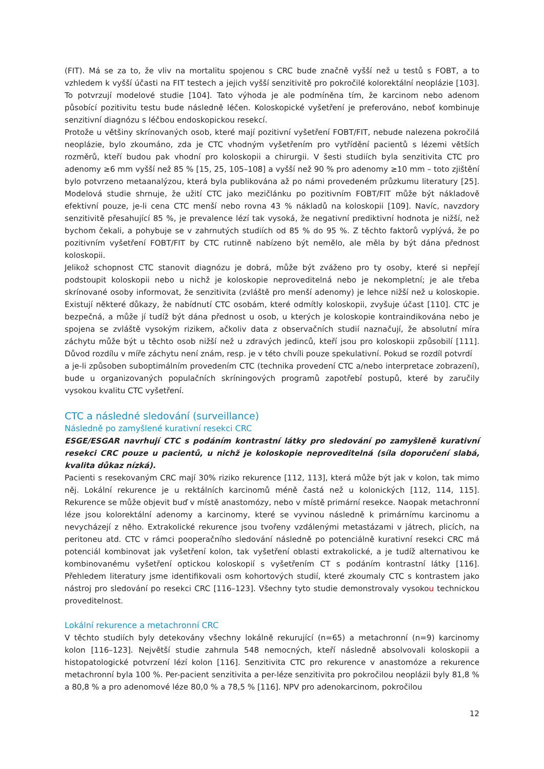(FIT). Má se za to, že vliv na mortalitu spojenou s CRC bude značně vyšší než u testů s FOBT, a to vzhledem k vyšší účasti na FIT testech a jejich vyšší senzitivitě pro pokročilé kolorektální neoplázie [103]. To potvrzují modelové studie [104]. Tato výhoda je ale podmíněna tím, že karcinom nebo adenom působící pozitivitu testu bude následně léčen. Koloskopické vyšetření je preferováno, neboť kombinuje senzitivní diagnózu s léčbou endoskopickou resekcí.
Protože u většiny skrínovaných osob, které mají pozitivní vyšetření FOBT/FIT, nebude nalezena pokročilá neoplázie, bylo zkoumáno, zda je CTC vhodným vyšetřením pro vytřídění pacientů s lézemi větších rozměrů, kteří budou pak vhodní pro koloskopii a chirurgii. V šesti studiích byla senzitivita CTC pro adenomy ≥6 mm vyšší než 85 % [15, 25, 105–108] a vyšší než 90 % pro adenomy ≥10 mm – toto zjištění bylo potvrzeno metaanalýzou, která byla publikována až po námi provedeném průzkumu literatury [25]. Modelová studie shrnuje, že užití CTC jako mezičlánku po pozitivním FOBT/FIT může být nákladově efektivní pouze, je-li cena CTC menší nebo rovna 43 % nákladů na koloskopii [109]. Navíc, navzdory senzitivitě přesahující 85 %, je prevalence lézí tak vysoká, že negativní prediktivní hodnota je nižší, než bychom čekali, a pohybuje se v zahrnutých studiích od 85 % do 95 %. Z těchto faktorů vyplývá, že po pozitivním vyšetření FOBT/FIT by CTC rutinně nabízeno být nemělo, ale měla by být dána přednost koloskopii.
Jelikož schopnost CTC stanovit diagnózu je dobrá, může být zváženo pro ty osoby, které si nepřejí podstoupit koloskopii nebo u nichž je koloskopie neproveditelná nebo je nekompletní; je ale třeba skrínované osoby informovat, že senzitivita (zvláště pro menší adenomy) je lehce nižší než u koloskopie. Existují některé důkazy, že nabídnutí CTC osobám, které odmítly koloskopii, zvyšuje účast [110]. CTC je bezpečná, a může jí tudíž být dána přednost u osob, u kterých je koloskopie kontraindikována nebo je spojena se zvláště vysokým rizikem, ačkoliv data z observačních studií naznačují, že absolutní míra záchytu může být u těchto osob nižší než u zdravých jedinců, kteří jsou pro koloskopii způsobilí [111]. Důvod rozdílu v míře záchytu není znám, resp. je v této chvíli pouze spekulativní. Pokud se rozdíl potvrdí
a je-li způsoben suboptimálním provedením CTC (technika provedení CTC a/nebo interpretace zobrazení), bude u organizovaných populačních skríningových programů zapotřebí postupů, které by zaručily vysokou kvalitu CTC vyšetření.
CTC a následné sledování (surveillance)
Následně po zamyšlené kurativní resekci CRC
ESGE/ESGAR navrhují CTC s podáním kontrastní látky pro sledování po zamyšleně kurativní resekci CRC pouze u pacientů, u nichž je koloskopie neproveditelná (síla doporučení slabá, kvalita důkaz nízká).
Pacienti s resekovaným CRC mají 30% riziko rekurence [112, 113], která může být jak v kolon, tak mimo něj. Lokální rekurence je u rektálních karcinomů méně častá než u kolonických [112, 114, 115]. Rekurence se může objevit buď v místě anastomózy, nebo v místě primární resekce. Naopak metachronní léze jsou kolorektální adenomy a karcinomy, které se vyvinou následně k primárnímu karcinomu a nevycházejí z něho. Extrakolické rekurence jsou tvořeny vzdálenými metastázami v játrech, plicích, na peritoneu atd. CTC v rámci pooperačního sledování následně po potenciálně kurativní resekci CRC má potenciál kombinovat jak vyšetření kolon, tak vyšetření oblasti extrakolické, a je tudíž alternativou ke kombinovanému vyšetření optickou koloskopií s vyšetřením CT s podáním kontrastní látky [116]. Přehledem literatury jsme identifikovali osm kohortových studií, které zkoumaly CTC s kontrastem jako nástroj pro sledování po resekci CRC [116–123]. Všechny tyto studie demonstrovaly vysokou technickou proveditelnost.
Lokální rekurence a metachronní CRC
V těchto studiích byly detekovány všechny lokálně rekurující (n=65) a metachronní (n=9) karcinomy kolon [116–123]. Největší studie zahrnula 548 nemocných, kteří následně absolvovali koloskopii a histopatologické potvrzení lézí kolon [116]. Senzitivita CTC pro rekurence v anastomóze a rekurence metachronní byla 100 %. Per-pacient senzitivita a per-léze senzitivita pro pokročilou neoplázii byly 81,8 % a 80,8 % a pro adenomové léze 80,0 % a 78,5 % [116]. NPV pro adenokarcinom, pokročilou
12